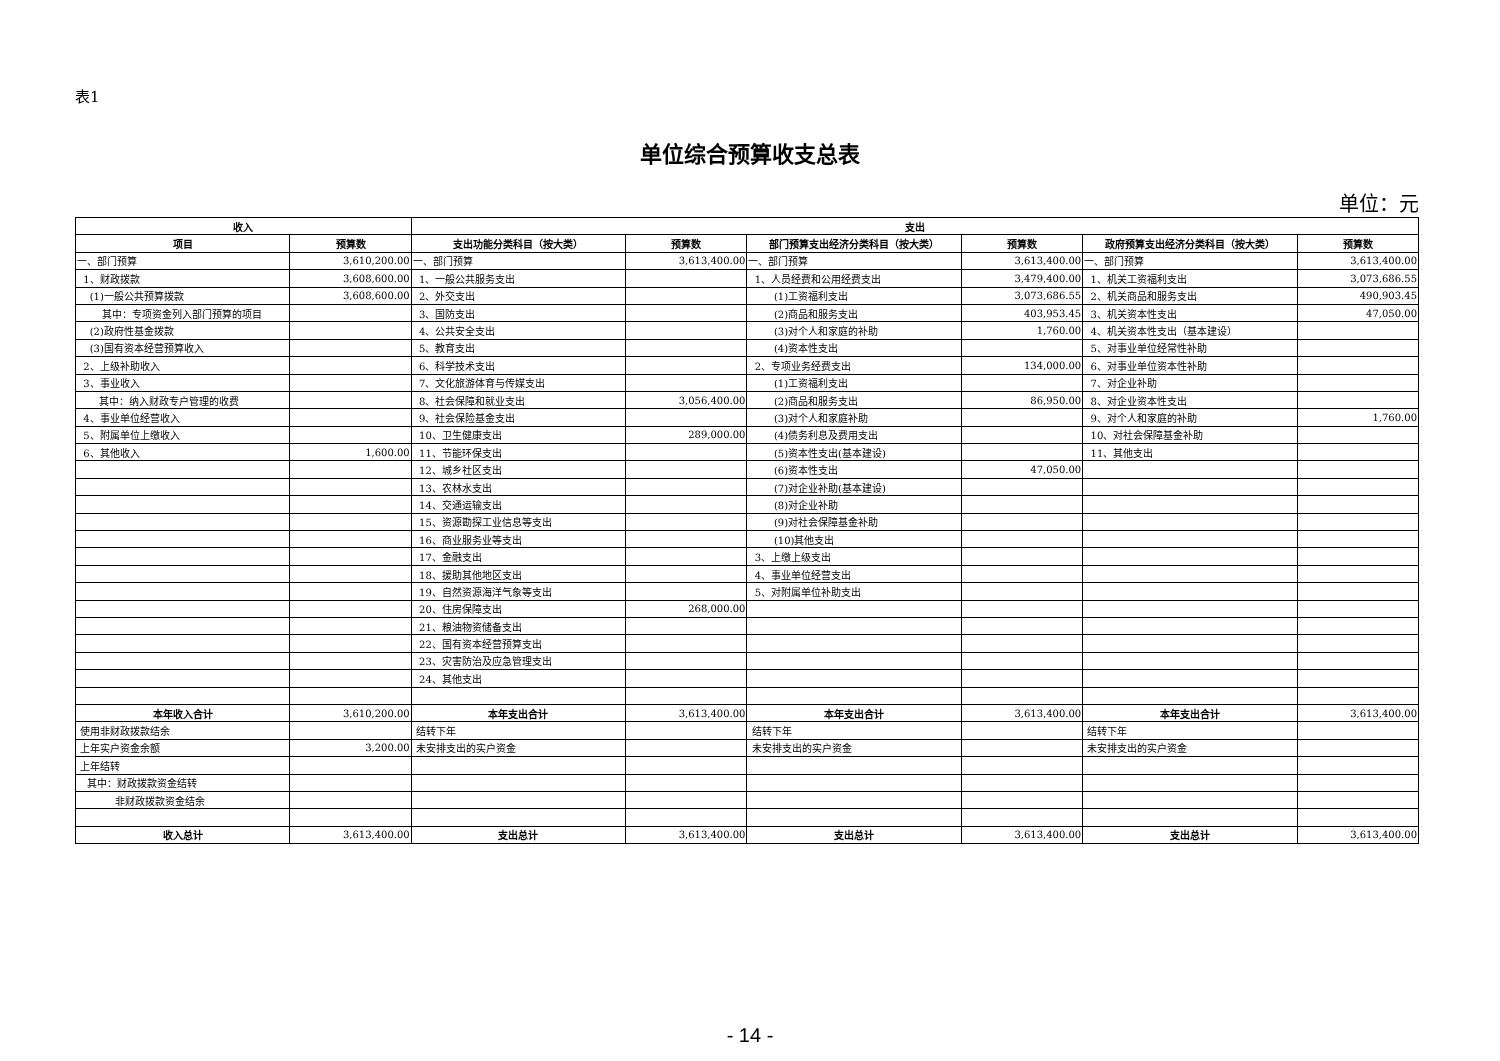表1
单位综合预算收支总表
单位：元
| 收入 | | 支出 | | | | | |
| --- | --- | --- | --- | --- | --- | --- | --- |
| 项目 | 预算数 | 支出功能分类科目（按大类） | 预算数 | 部门预算支出经济分类科目（按大类） | 预算数 | 政府预算支出经济分类科目（按大类） | 预算数 |
| 一、部门预算 | 3,610,200.00 | 一、部门预算 | 3,613,400.00 | 一、部门预算 | 3,613,400.00 | 一、部门预算 | 3,613,400.00 |
| 1、财政拨款 | 3,608,600.00 | 1、一般公共服务支出 | | 1、人员经费和公用经费支出 | 3,479,400.00 | 1、机关工资福利支出 | 3,073,686.55 |
| (1)一般公共预算拨款 | 3,608,600.00 | 2、外交支出 | | (1)工资福利支出 | 3,073,686.55 | 2、机关商品和服务支出 | 490,903.45 |
| 其中：专项资金列入部门预算的项目 | | 3、国防支出 | | (2)商品和服务支出 | 403,953.45 | 3、机关资本性支出 | 47,050.00 |
| (2)政府性基金拨款 | | 4、公共安全支出 | | (3)对个人和家庭的补助 | 1,760.00 | 4、机关资本性支出（基本建设） | |
| (3)国有资本经营预算收入 | | 5、教育支出 | | (4)资本性支出 | | 5、对事业单位经常性补助 | |
| 2、上级补助收入 | | 6、科学技术支出 | | 2、专项业务经费支出 | 134,000.00 | 6、对事业单位资本性补助 | |
| 3、事业收入 | | 7、文化旅游体育与传媒支出 | | (1)工资福利支出 | | 7、对企业补助 | |
| 其中：纳入财政专户管理的收费 | | 8、社会保障和就业支出 | 3,056,400.00 | (2)商品和服务支出 | 86,950.00 | 8、对企业资本性支出 | |
| 4、事业单位经营收入 | | 9、社会保险基金支出 | | (3)对个人和家庭补助 | | 9、对个人和家庭的补助 | 1,760.00 |
| 5、附属单位上缴收入 | | 10、卫生健康支出 | 289,000.00 | (4)债务利息及费用支出 | | 10、对社会保障基金补助 | |
| 6、其他收入 | 1,600.00 | 11、节能环保支出 | | (5)资本性支出(基本建设) | | 11、其他支出 | |
| | | 12、城乡社区支出 | | (6)资本性支出 | 47,050.00 | | |
| | | 13、农林水支出 | | (7)对企业补助(基本建设) | | | |
| | | 14、交通运输支出 | | (8)对企业补助 | | | |
| | | 15、资源勘探工业信息等支出 | | (9)对社会保障基金补助 | | | |
| | | 16、商业服务业等支出 | | (10)其他支出 | | | |
| | | 17、金融支出 | | 3、上缴上级支出 | | | |
| | | 18、援助其他地区支出 | | 4、事业单位经营支出 | | | |
| | | 19、自然资源海洋气象等支出 | | 5、对附属单位补助支出 | | | |
| | | 20、住房保障支出 | 268,000.00 | | | | |
| | | 21、粮油物资储备支出 | | | | | |
| | | 22、国有资本经营预算支出 | | | | | |
| | | 23、灾害防治及应急管理支出 | | | | | |
| | | 24、其他支出 | | | | | |
| 本年收入合计 | 3,610,200.00 | 本年支出合计 | 3,613,400.00 | 本年支出合计 | 3,613,400.00 | 本年支出合计 | 3,613,400.00 |
| 使用非财政拨款结余 | | 结转下年 | | 结转下年 | | 结转下年 | |
| 上年实户资金余额 | 3,200.00 | 未安排支出的实户资金 | | 未安排支出的实户资金 | | 未安排支出的实户资金 | |
| 上年结转 | | | | | | | |
| 其中：财政拨款资金结转 | | | | | | | |
| 非财政拨款资金结余 | | | | | | | |
| 收入总计 | 3,613,400.00 | 支出总计 | 3,613,400.00 | 支出总计 | 3,613,400.00 | 支出总计 | 3,613,400.00 |
- 14 -